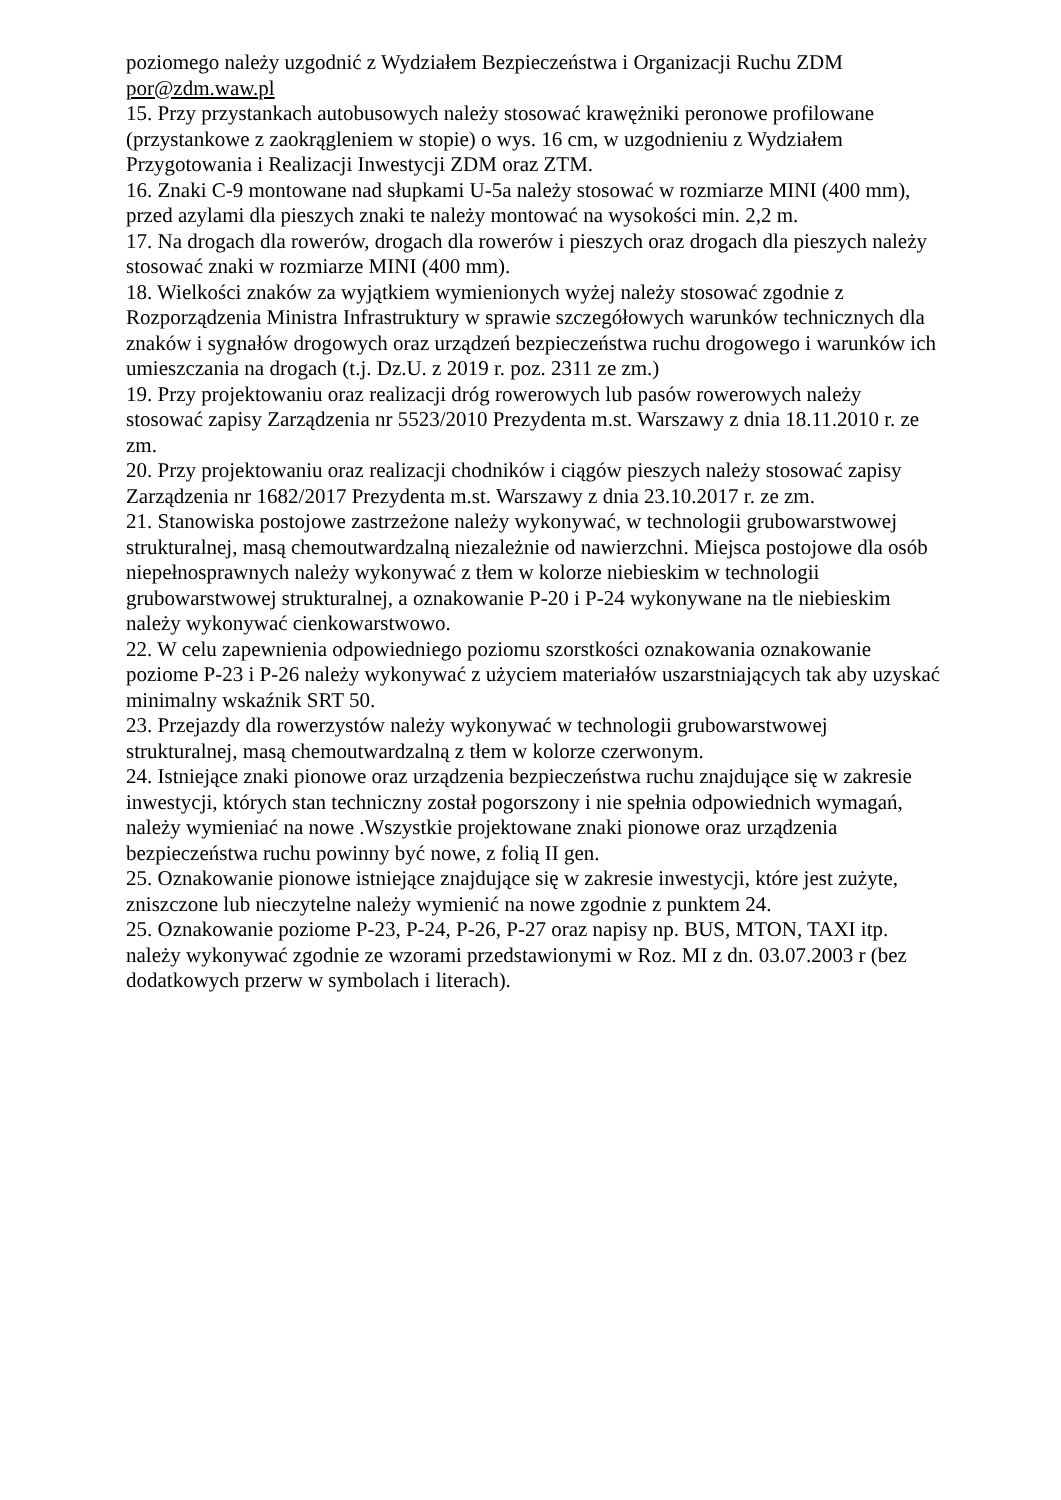poziomego należy uzgodnić z Wydziałem Bezpieczeństwa i Organizacji Ruchu ZDM por@zdm.waw.pl
15. Przy przystankach autobusowych należy stosować krawężniki peronowe profilowane (przystankowe z zaokrągleniem w stopie) o wys. 16 cm, w uzgodnieniu z Wydziałem Przygotowania i Realizacji Inwestycji ZDM oraz ZTM.
16. Znaki C-9 montowane nad słupkami U-5a należy stosować w rozmiarze MINI (400 mm), przed azylami dla pieszych znaki te należy montować na wysokości min. 2,2 m.
17. Na drogach dla rowerów, drogach dla rowerów i pieszych oraz drogach dla pieszych należy stosować znaki w rozmiarze MINI (400 mm).
18. Wielkości znaków za wyjątkiem wymienionych wyżej należy stosować zgodnie z Rozporządzenia Ministra Infrastruktury w sprawie szczegółowych warunków technicznych dla znaków i sygnałów drogowych oraz urządzeń bezpieczeństwa ruchu drogowego i warunków ich umieszczania na drogach (t.j. Dz.U. z 2019 r. poz. 2311 ze zm.)
19. Przy projektowaniu oraz realizacji dróg rowerowych lub pasów rowerowych należy stosować zapisy Zarządzenia nr 5523/2010 Prezydenta m.st. Warszawy z dnia 18.11.2010 r. ze zm.
20. Przy projektowaniu oraz realizacji chodników i ciągów pieszych należy stosować zapisy Zarządzenia nr 1682/2017 Prezydenta m.st. Warszawy z dnia 23.10.2017 r. ze zm.
21. Stanowiska postojowe zastrzeżone należy wykonywać, w technologii grubowarstwowej strukturalnej, masą chemoutwardzalną niezależnie od nawierzchni. Miejsca postojowe dla osób niepełnosprawnych należy wykonywać z tłem w kolorze niebieskim w technologii grubowarstwowej strukturalnej, a oznakowanie P-20 i P-24 wykonywane na tle niebieskim należy wykonywać cienkowarstwowo.
22. W celu zapewnienia odpowiedniego poziomu szorstkości oznakowania oznakowanie poziome P-23 i P-26 należy wykonywać z użyciem materiałów uszarstniających tak aby uzyskać minimalny wskaźnik SRT 50.
23. Przejazdy dla rowerzystów należy wykonywać w technologii grubowarstwowej strukturalnej, masą chemoutwardzalną z tłem w kolorze czerwonym.
24. Istniejące znaki pionowe oraz urządzenia bezpieczeństwa ruchu znajdujące się w zakresie inwestycji, których stan techniczny został pogorszony i nie spełnia odpowiednich wymagań, należy wymieniać na nowe .Wszystkie projektowane znaki pionowe oraz urządzenia bezpieczeństwa ruchu powinny być nowe, z folią II gen.
25. Oznakowanie pionowe istniejące znajdujące się w zakresie inwestycji, które jest zużyte, zniszczone lub nieczytelne należy wymienić na nowe zgodnie z punktem 24.
25. Oznakowanie poziome P-23, P-24, P-26, P-27 oraz napisy np. BUS, MTON, TAXI itp. należy wykonywać zgodnie ze wzorami przedstawionymi w Roz. MI z dn. 03.07.2003 r (bez dodatkowych przerw w symbolach i literach).